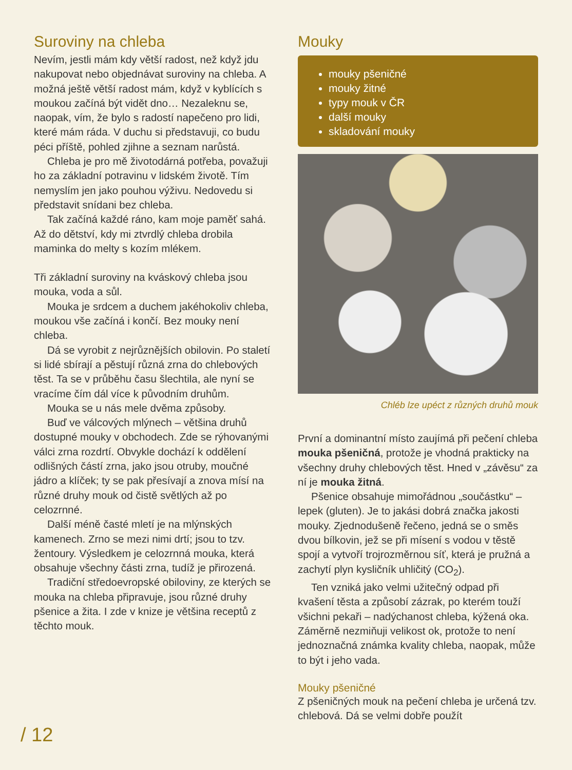Suroviny na chleba
Nevím, jestli mám kdy větší radost, než když jdu nakupovat nebo objednávat suroviny na chleba. A možná ještě větší radost mám, když v kyblících s moukou začíná být vidět dno… Nezaleknu se, naopak, vím, že bylo s radostí napečeno pro lidi, které mám ráda. V duchu si představuji, co budu péci příště, pohled zjihne a seznam narůstá.
Chleba je pro mě životodárná potřeba, považuji ho za základní potravinu v lidském životě. Tím nemyslím jen jako pouhou výživu. Nedovedu si představit snídani bez chleba.
Tak začíná každé ráno, kam moje paměť sahá. Až do dětství, kdy mi ztvrdlý chleba drobila maminka do melty s kozím mlékem.
Tři základní suroviny na kváskový chleba jsou mouka, voda a sůl.
Mouka je srdcem a duchem jakéhokoliv chleba, moukou vše začíná i končí. Bez mouky není chleba.
Dá se vyrobit z nejrůznějších obilovin. Po staletí si lidé sbírají a pěstují různá zrna do chlebových těst. Ta se v průběhu času šlechtila, ale nyní se vracíme čím dál více k původním druhům.
Mouka se u nás mele dvěma způsoby.
Buď ve válcových mlýnech – většina druhů dostupné mouky v obchodech. Zde se rýhovanými válci zrna rozdrtí. Obvykle dochází k oddělení odlišných částí zrna, jako jsou otruby, moučné jádro a klíček; ty se pak přesívají a znova mísí na různé druhy mouk od čistě světlých až po celozrnné.
Další méně časté mletí je na mlýnských kamenech. Zrno se mezi nimi drtí; jsou to tzv. žentoury. Výsledkem je celozrnná mouka, která obsahuje všechny části zrna, tudíž je přirozená.
Tradiční středoevropské obiloviny, ze kterých se mouka na chleba připravuje, jsou různé druhy pšenice a žita. I zde v knize je většina receptů z těchto mouk.
Mouky
mouky pšeničné
mouky žitné
typy mouk v ČR
další mouky
skladování mouky
Chléb lze upéct z různých druhů mouk
První a dominantní místo zaujímá při pečení chleba mouka pšeničná, protože je vhodná prakticky na všechny druhy chlebových těst. Hned v „závěsu“ za ní je mouka žitná.
Pšenice obsahuje mimořádnou „součástku“ – lepek (gluten). Je to jakási dobrá značka jakosti mouky. Zjednodušeně řečeno, jedná se o směs dvou bílkovin, jež se při mísení s vodou v těstě spojí a vytvoří trojrozměrnou síť, která je pružná a zachytí plyn kysličník uhličitý (CO<sub>2</sub>).
Ten vzniká jako velmi užitečný odpad při kvašení těsta a způsobí zázrak, po kterém touží všichni pekaři – nadýchanost chleba, kýžená oka. Záměrně nezmiňuji velikost ok, protože to není jednoznačná známka kvality chleba, naopak, může to být i jeho vada.
Mouky pšeničné
Z pšeničných mouk na pečení chleba je určená tzv. chlebová. Dá se velmi dobře použít
/ 12